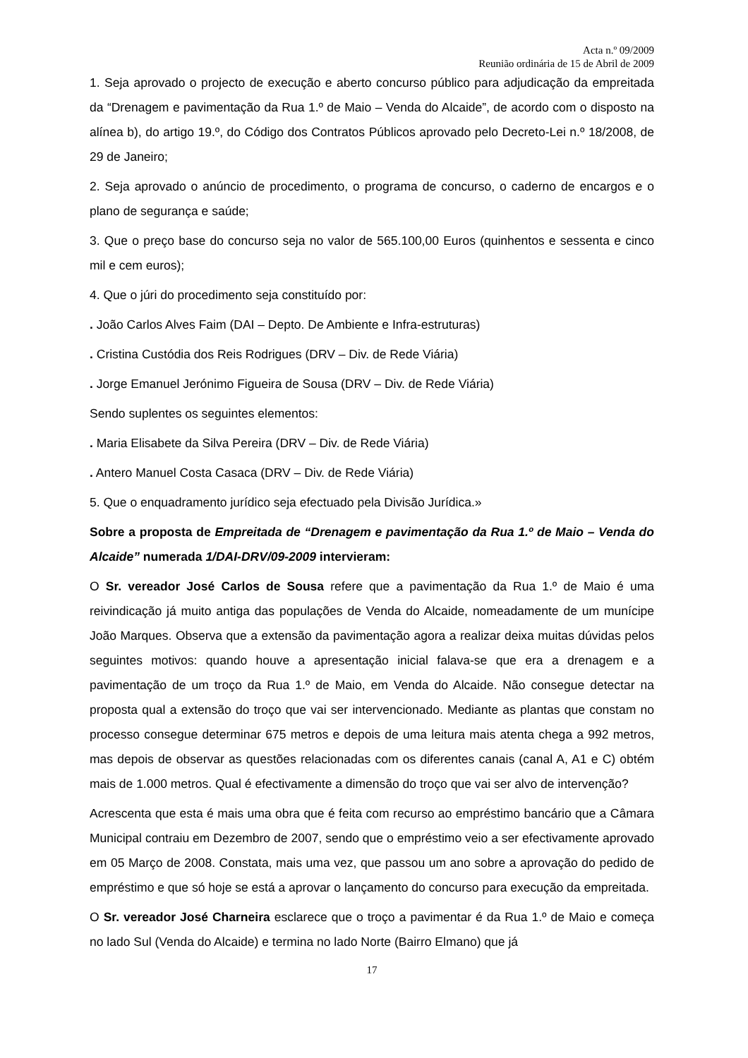Acta n.º 09/2009
Reunião ordinária de 15 de Abril de 2009
1. Seja aprovado o projecto de execução e aberto concurso público para adjudicação da empreitada da “Drenagem e pavimentação da Rua 1.º de Maio – Venda do Alcaide”, de acordo com o disposto na alínea b), do artigo 19.º, do Código dos Contratos Públicos aprovado pelo Decreto-Lei n.º 18/2008, de 29 de Janeiro;
2. Seja aprovado o anúncio de procedimento, o programa de concurso, o caderno de encargos e o plano de segurança e saúde;
3. Que o preço base do concurso seja no valor de 565.100,00 Euros (quinhentos e sessenta e cinco mil e cem euros);
4. Que o júri do procedimento seja constituído por:
. João Carlos Alves Faim (DAI – Depto. De Ambiente e Infra-estruturas)
. Cristina Custódia dos Reis Rodrigues (DRV – Div. de Rede Viária)
. Jorge Emanuel Jerónimo Figueira de Sousa (DRV – Div. de Rede Viária)
Sendo suplentes os seguintes elementos:
. Maria Elisabete da Silva Pereira (DRV – Div. de Rede Viária)
. Antero Manuel Costa Casaca (DRV – Div. de Rede Viária)
5. Que o enquadramento jurídico seja efectuado pela Divisão Jurídica.»
Sobre a proposta de Empreitada de “Drenagem e pavimentação da Rua 1.º de Maio – Venda do Alcaide” numerada 1/DAI-DRV/09-2009 intervieram:
O Sr. vereador José Carlos de Sousa refere que a pavimentação da Rua 1.º de Maio é uma reivindicação já muito antiga das populações de Venda do Alcaide, nomeadamente de um munícipe João Marques. Observa que a extensão da pavimentação agora a realizar deixa muitas dúvidas pelos seguintes motivos: quando houve a apresentação inicial falava-se que era a drenagem e a pavimentação de um troço da Rua 1.º de Maio, em Venda do Alcaide. Não consegue detectar na proposta qual a extensão do troço que vai ser intervencionado. Mediante as plantas que constam no processo consegue determinar 675 metros e depois de uma leitura mais atenta chega a 992 metros, mas depois de observar as questões relacionadas com os diferentes canais (canal A, A1 e C) obtém mais de 1.000 metros. Qual é efectivamente a dimensão do troço que vai ser alvo de intervenção?
Acrescenta que esta é mais uma obra que é feita com recurso ao empréstimo bancário que a Câmara Municipal contraiu em Dezembro de 2007, sendo que o empréstimo veio a ser efectivamente aprovado em 05 Março de 2008. Constata, mais uma vez, que passou um ano sobre a aprovação do pedido de empréstimo e que só hoje se está a aprovar o lançamento do concurso para execução da empreitada.
O Sr. vereador José Charneira esclarece que o troço a pavimentar é da Rua 1.º de Maio e começa no lado Sul (Venda do Alcaide) e termina no lado Norte (Bairro Elmano) que já
17